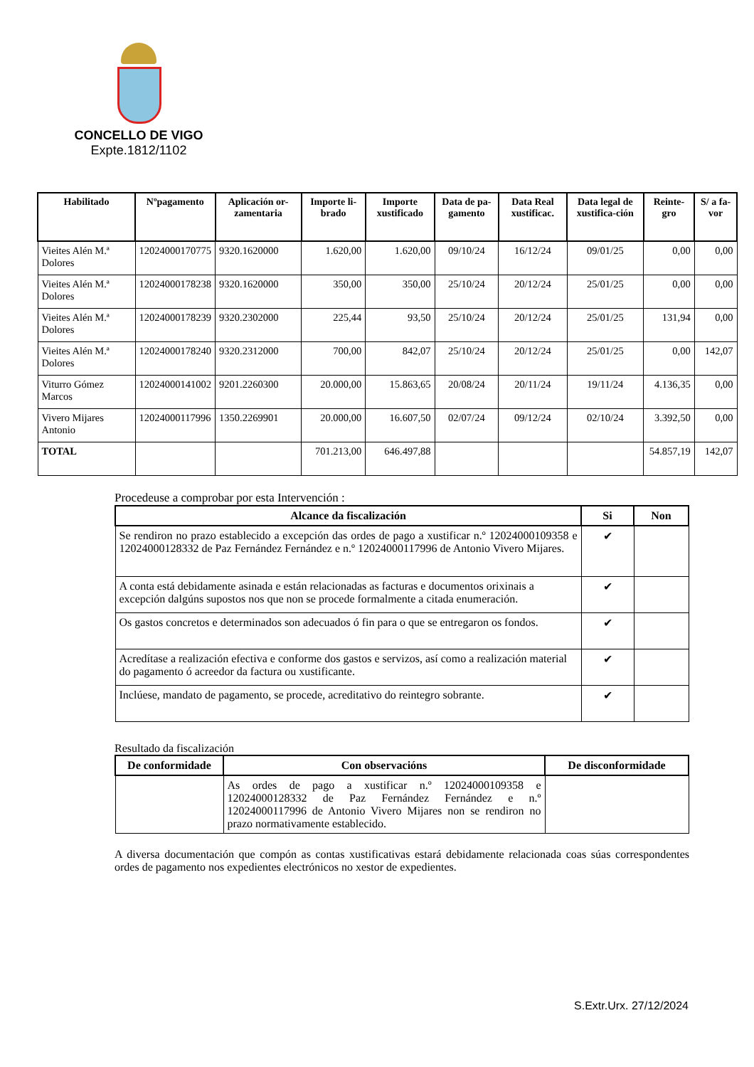CONCELLO DE VIGO
Expte.1812/1102
| Habilitado | Nºpagamento | Aplicación or-zamentaria | Importe li-brado | Importe xustificado | Data de pa-gamento | Data Real xustificac. | Data legal de xustifica-ción | Reinte-gro | S/ a fa-vor |
| --- | --- | --- | --- | --- | --- | --- | --- | --- | --- |
| Vieites Alén M.ª Dolores | 12024000170775 | 9320.1620000 | 1.620,00 | 1.620,00 | 09/10/24 | 16/12/24 | 09/01/25 | 0,00 | 0,00 |
| Vieites Alén M.ª Dolores | 12024000178238 | 9320.1620000 | 350,00 | 350,00 | 25/10/24 | 20/12/24 | 25/01/25 | 0,00 | 0,00 |
| Vieites Alén M.ª Dolores | 12024000178239 | 9320.2302000 | 225,44 | 93,50 | 25/10/24 | 20/12/24 | 25/01/25 | 131,94 | 0,00 |
| Vieites Alén M.ª Dolores | 12024000178240 | 9320.2312000 | 700,00 | 842,07 | 25/10/24 | 20/12/24 | 25/01/25 | 0,00 | 142,07 |
| Viturro Gómez Marcos | 12024000141002 | 9201.2260300 | 20.000,00 | 15.863,65 | 20/08/24 | 20/11/24 | 19/11/24 | 4.136,35 | 0,00 |
| Vivero Mijares Antonio | 12024000117996 | 1350.2269901 | 20.000,00 | 16.607,50 | 02/07/24 | 09/12/24 | 02/10/24 | 3.392,50 | 0,00 |
| TOTAL | | | 701.213,00 | 646.497,88 | | | | 54.857,19 | 142,07 |
Procedeuse a comprobar por esta Intervención :
| Alcance da fiscalización | Si | Non |
| --- | --- | --- |
| Se rendiron no prazo establecido a excepción das ordes de pago a xustificar n.º 12024000109358 e 12024000128332 de Paz Fernández Fernández e n.º 12024000117996 de Antonio Vivero Mijares. | ✔ | |
| A conta está debidamente asinada e están relacionadas as facturas e documentos orixinais a excepción dalgúns supostos nos que non se procede formalmente a citada enumeración. | ✔ | |
| Os gastos concretos e determinados son adecuados ó fin para o que se entregaron os fondos. | ✔ | |
| Acredítase a realización efectiva e conforme dos gastos e servizos, así como a realización material do pagamento ó acreedor da factura ou xustificante. | ✔ | |
| Inclúese, mandato de pagamento, se procede, acreditativo do reintegro sobrante. | ✔ | |
Resultado da fiscalización
| De conformidade | Con observacións | De disconformidade |
| --- | --- | --- |
| | As ordes de pago a xustificar n.º 12024000109358 e 12024000128332 de Paz Fernández Fernández e n.º 12024000117996 de Antonio Vivero Mijares non se rendiron no prazo normativamente establecido. | |
A diversa documentación que compón as contas xustificativas estará debidamente relacionada coas súas correspondentes ordes de pagamento nos expedientes electrónicos no xestor de expedientes.
S.Extr.Urx. 27/12/2024